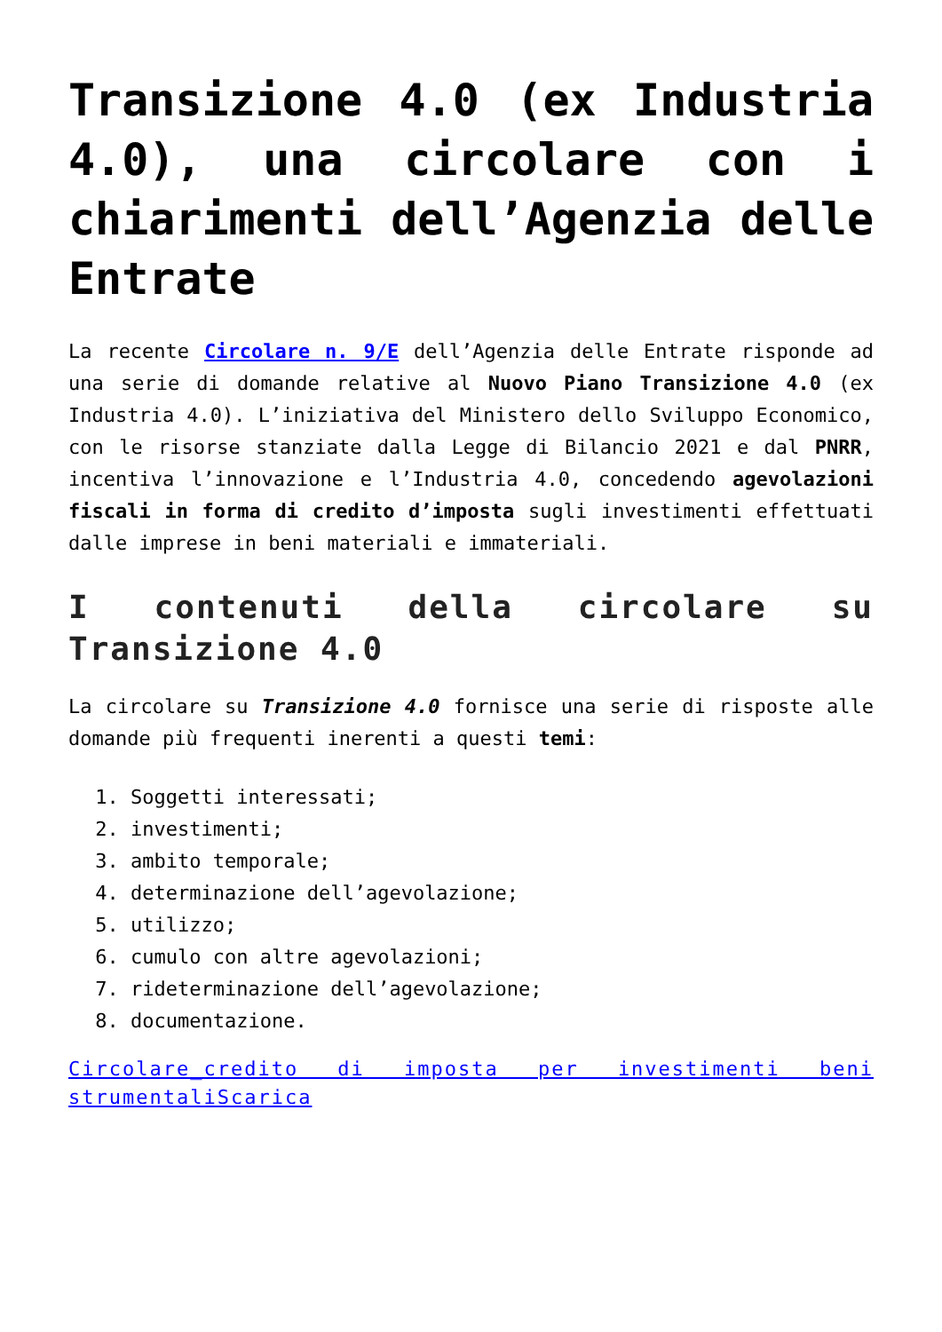Transizione 4.0 (ex Industria 4.0), una circolare con i chiarimenti dell’Agenzia delle Entrate
La recente Circolare n. 9/E dell’Agenzia delle Entrate risponde ad una serie di domande relative al Nuovo Piano Transizione 4.0 (ex Industria 4.0). L’iniziativa del Ministero dello Sviluppo Economico, con le risorse stanziate dalla Legge di Bilancio 2021 e dal PNRR, incentiva l’innovazione e l’Industria 4.0, concedendo agevolazioni fiscali in forma di credito d’imposta sugli investimenti effettuati dalle imprese in beni materiali e immateriali.
I contenuti della circolare su Transizione 4.0
La circolare su Transizione 4.0 fornisce una serie di risposte alle domande più frequenti inerenti a questi temi:
1. Soggetti interessati;
2. investimenti;
3. ambito temporale;
4. determinazione dell’agevolazione;
5. utilizzo;
6. cumulo con altre agevolazioni;
7. rideterminazione dell’agevolazione;
8. documentazione.
Circolare_credito di imposta per investimenti beni strumentaliScarica